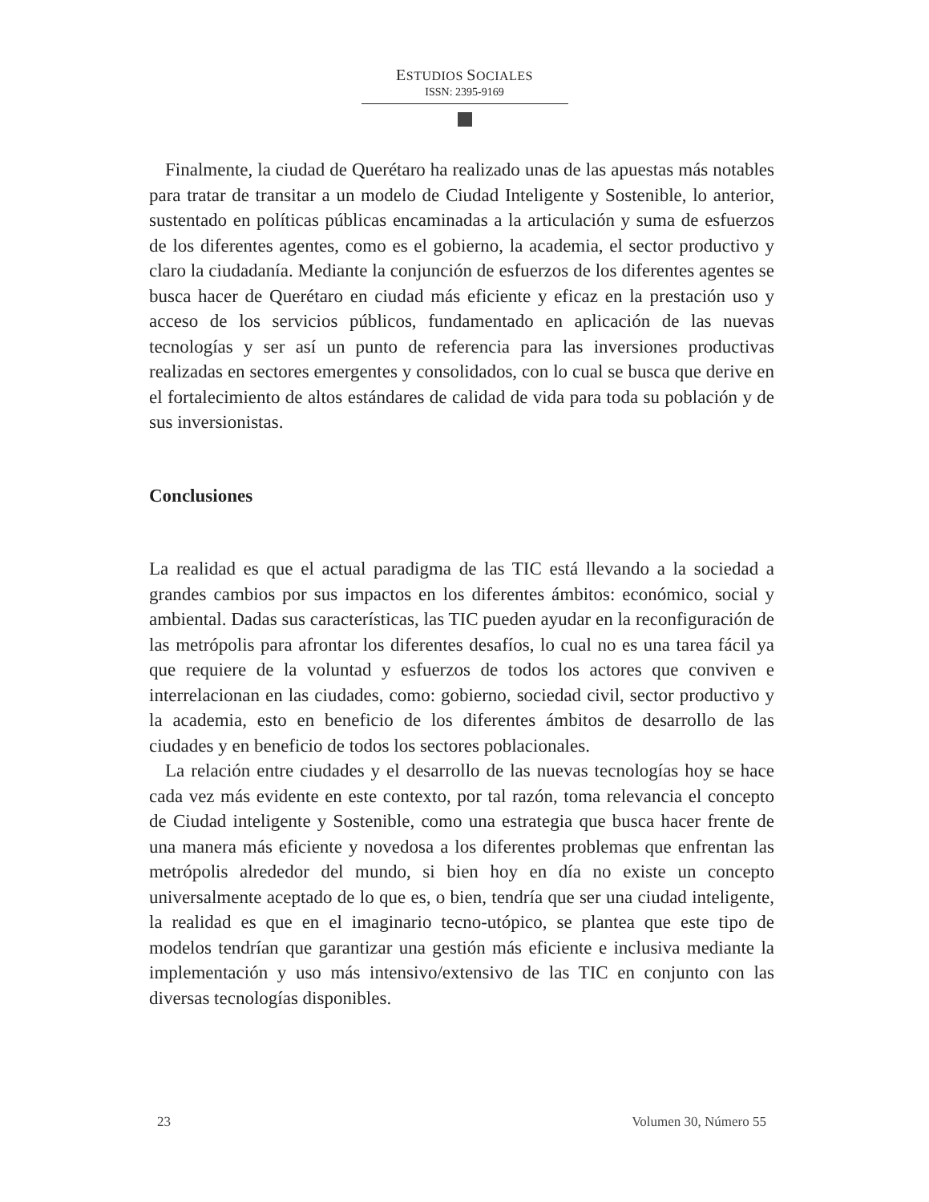ESTUDIOS SOCIALES
ISSN: 2395-9169
Finalmente, la ciudad de Querétaro ha realizado unas de las apuestas más notables para tratar de transitar a un modelo de Ciudad Inteligente y Sostenible, lo anterior, sustentado en políticas públicas encaminadas a la articulación y suma de esfuerzos de los diferentes agentes, como es el gobierno, la academia, el sector productivo y claro la ciudadanía. Mediante la conjunción de esfuerzos de los diferentes agentes se busca hacer de Querétaro en ciudad más eficiente y eficaz en la prestación uso y acceso de los servicios públicos, fundamentado en aplicación de las nuevas tecnologías y ser así un punto de referencia para las inversiones productivas realizadas en sectores emergentes y consolidados, con lo cual se busca que derive en el fortalecimiento de altos estándares de calidad de vida para toda su población y de sus inversionistas.
Conclusiones
La realidad es que el actual paradigma de las TIC está llevando a la sociedad a grandes cambios por sus impactos en los diferentes ámbitos: económico, social y ambiental. Dadas sus características, las TIC pueden ayudar en la reconfiguración de las metrópolis para afrontar los diferentes desafíos, lo cual no es una tarea fácil ya que requiere de la voluntad y esfuerzos de todos los actores que conviven e interrelacionan en las ciudades, como: gobierno, sociedad civil, sector productivo y la academia, esto en beneficio de los diferentes ámbitos de desarrollo de las ciudades y en beneficio de todos los sectores poblacionales.
La relación entre ciudades y el desarrollo de las nuevas tecnologías hoy se hace cada vez más evidente en este contexto, por tal razón, toma relevancia el concepto de Ciudad inteligente y Sostenible, como una estrategia que busca hacer frente de una manera más eficiente y novedosa a los diferentes problemas que enfrentan las metrópolis alrededor del mundo, si bien hoy en día no existe un concepto universalmente aceptado de lo que es, o bien, tendría que ser una ciudad inteligente, la realidad es que en el imaginario tecno-utópico, se plantea que este tipo de modelos tendrían que garantizar una gestión más eficiente e inclusiva mediante la implementación y uso más intensivo/extensivo de las TIC en conjunto con las diversas tecnologías disponibles.
23 Volumen 30, Número 55